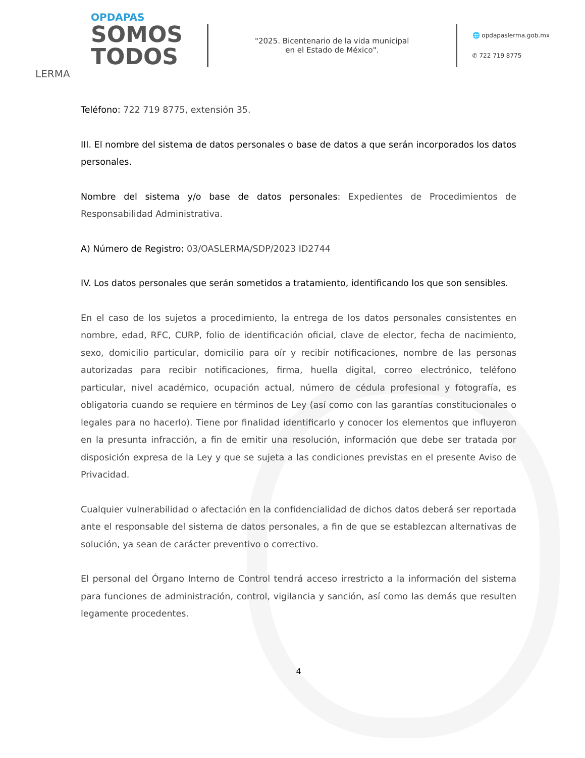OPDAPAS
SOMOS
TODOS
LERMA
"2025. Bicentenario de la vida municipal
en el Estado de México".
🌐 opdapaslerma.gob.mx
✆ 722 719 8775
Teléfono: 722 719 8775, extensión 35.
III. El nombre del sistema de datos personales o base de datos a que serán incorporados los datos personales.
Nombre del sistema y/o base de datos personales: Expedientes de Procedimientos de Responsabilidad Administrativa.
A) Número de Registro: 03/OASLERMA/SDP/2023 ID2744
IV. Los datos personales que serán sometidos a tratamiento, identificando los que son sensibles.
En el caso de los sujetos a procedimiento, la entrega de los datos personales consistentes en nombre, edad, RFC, CURP, folio de identificación oficial, clave de elector, fecha de nacimiento, sexo, domicilio particular, domicilio para oír y recibir notificaciones, nombre de las personas autorizadas para recibir notificaciones, firma, huella digital, correo electrónico, teléfono particular, nivel académico, ocupación actual, número de cédula profesional y fotografía, es obligatoria cuando se requiere en términos de Ley (así como con las garantías constitucionales o legales para no hacerlo). Tiene por finalidad identificarlo y conocer los elementos que influyeron en la presunta infracción, a fin de emitir una resolución, información que debe ser tratada por disposición expresa de la Ley y que se sujeta a las condiciones previstas en el presente Aviso de Privacidad.
Cualquier vulnerabilidad o afectación en la confidencialidad de dichos datos deberá ser reportada ante el responsable del sistema de datos personales, a fin de que se establezcan alternativas de solución, ya sean de carácter preventivo o correctivo.
El personal del Órgano Interno de Control tendrá acceso irrestricto a la información del sistema para funciones de administración, control, vigilancia y sanción, así como las demás que resulten legamente procedentes.
4